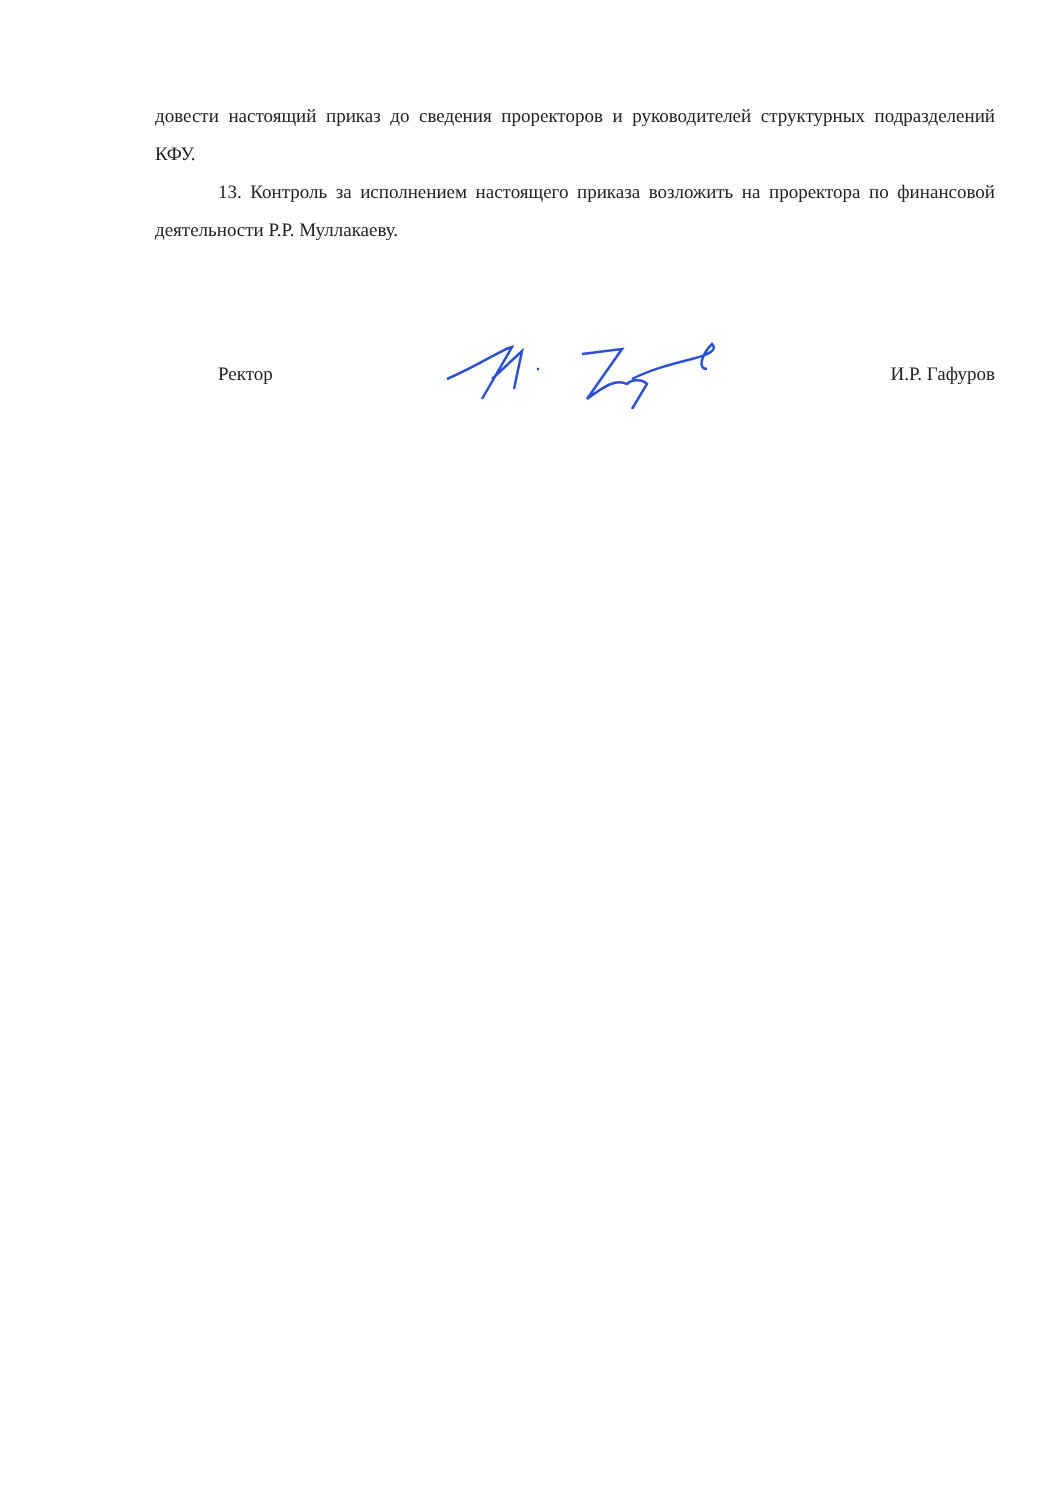довести настоящий приказ до сведения проректоров и руководителей структурных подразделений КФУ.
13. Контроль за исполнением настоящего приказа возложить на проректора по финансовой деятельности Р.Р. Муллакаеву.
Ректор И.Р. Гафуров